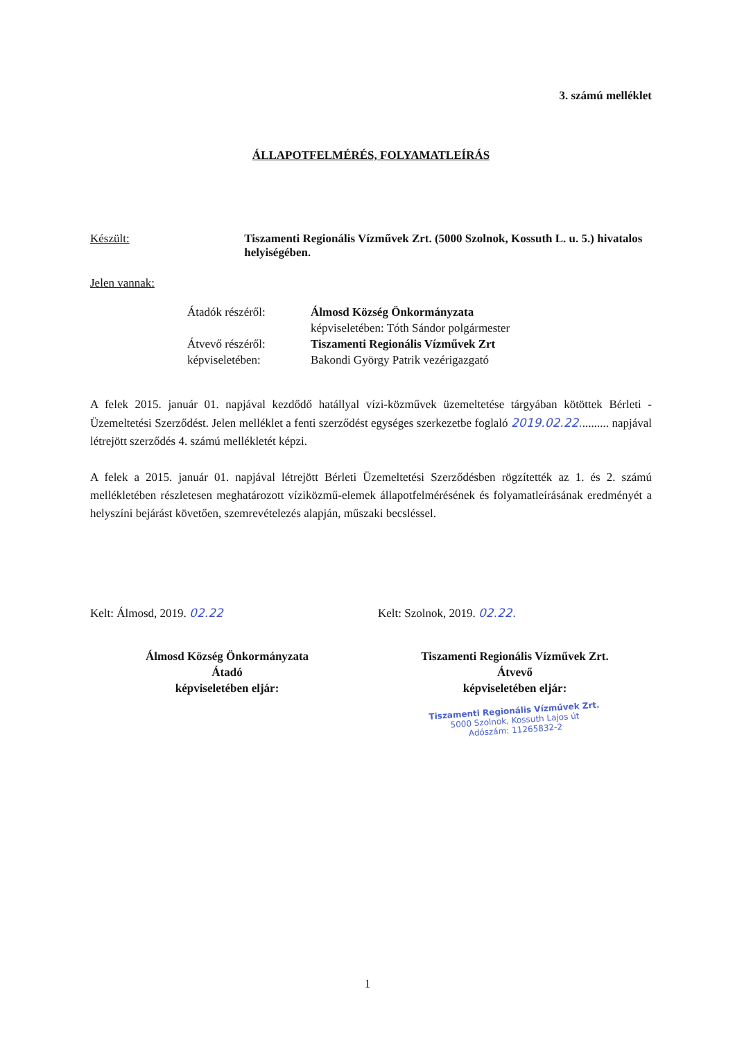3. számú melléklet
ÁLLAPOTFELMÉRÉS, FOLYAMATLEÍRÁS
Készült: Tiszamenti Regionális Vízművek Zrt. (5000 Szolnok, Kossuth L. u. 5.) hivatalos helyiségében.
Jelen vannak:
Átadók részéről:
Álmosd Község Önkormányzata
képviseletében: Tóth Sándor polgármester
Átvevő részéről:
Tiszamenti Regionális Vízművek Zrt
képviseletében:
Bakondi György Patrik vezérigazgató
A felek 2015. január 01. napjával kezdődő hatállyal vízi-közművek üzemeltetése tárgyában kötöttek Bérleti - Üzemeltetési Szerződést. Jelen melléklet a fenti szerződést egységes szerkezetbe foglaló 2019.02.22.......... napjával létrejött szerződés 4. számú mellékletét képzi.
A felek a 2015. január 01. napjával létrejött Bérleti Üzemeltetési Szerződésben rögzítették az 1. és 2. számú mellékletében részletesen meghatározott víziközmű-elemek állapotfelmérésének és folyamatleírásának eredményét a helyszíni bejárást követően, szemrevételezés alapján, műszaki becsléssel.
Kelt: Álmosd, 2019. 02.22
Álmosd Község Önkormányzata
Átadó
képviseletében eljár:
Kelt: Szolnok, 2019. 02.22.
Tiszamenti Regionális Vízművek Zrt.
Átvevő
képviseletében eljár:
Tiszamenti Regionális Vízművek Zrt.
5000 Szolnok, Kossuth Lajos út
Adószám: 11265832-2
1